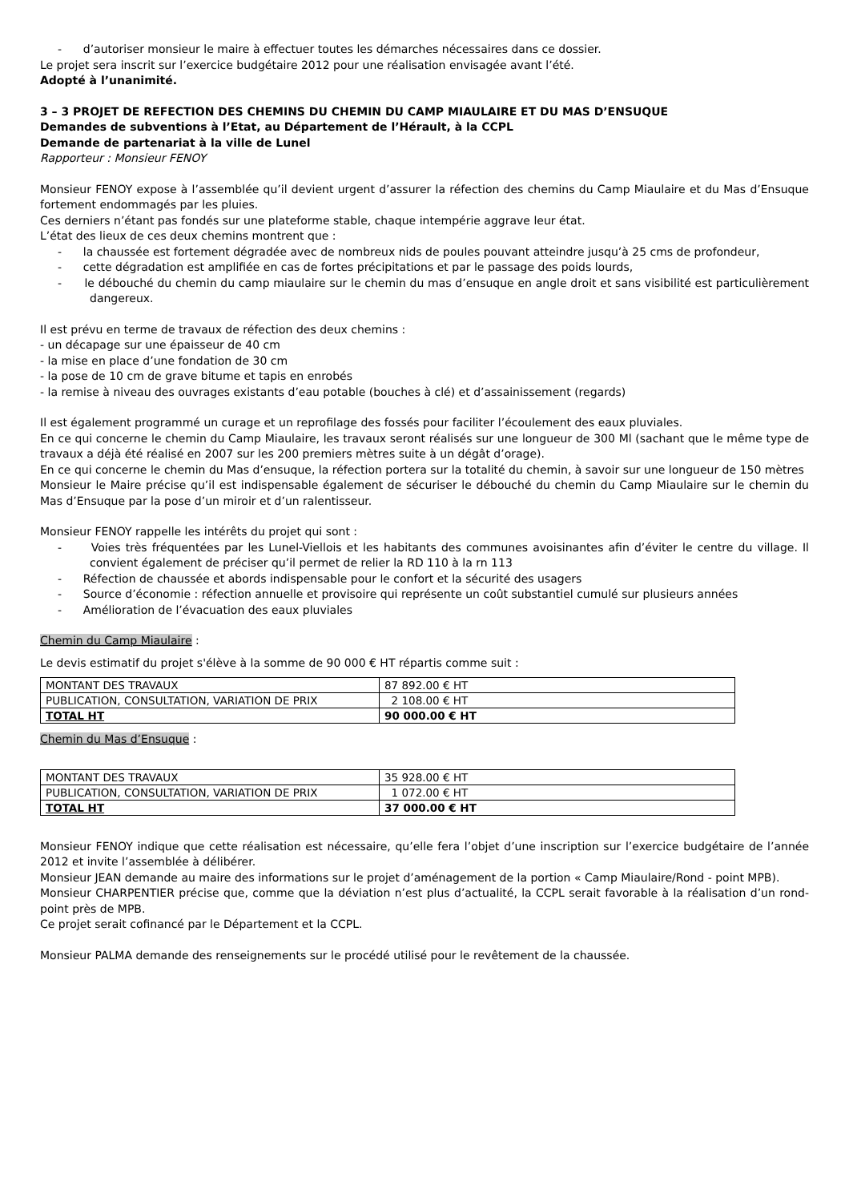- d’autoriser monsieur le maire à effectuer toutes les démarches nécessaires dans ce dossier.
Le projet sera inscrit sur l’exercice budgétaire 2012 pour une réalisation envisagée avant l’été.
Adopté à l’unanimité.
3 – 3 PROJET DE REFECTION DES CHEMINS DU CHEMIN DU CAMP MIAULAIRE ET DU MAS D’ENSUQUE
Demandes de subventions à l’Etat, au Département de l’Hérault, à la CCPL
Demande de partenariat à la ville de Lunel
Rapporteur : Monsieur FENOY
Monsieur FENOY expose à l’assemblée qu’il devient urgent d’assurer la réfection des chemins du Camp Miaulaire et du Mas d’Ensuque fortement endommagés par les pluies.
Ces derniers n’étant pas fondés sur une plateforme stable, chaque intempérie aggrave leur état.
L’état des lieux de ces deux chemins montrent que :
- la chaussée est fortement dégradée avec de nombreux nids de poules pouvant atteindre jusqu’à 25 cms de profondeur,
- cette dégradation est amplifiée en cas de fortes précipitations et par le passage des poids lourds,
- le débouché du chemin du camp miaulaire sur le chemin du mas d’ensuque en angle droit et sans visibilité est particulièrement dangereux.
Il est prévu en terme de travaux de réfection des deux chemins :
- un décapage sur une épaisseur de 40 cm
- la mise en place d’une fondation de 30 cm
- la pose de 10 cm de grave bitume et tapis en enrobés
- la remise à niveau des ouvrages existants d’eau potable (bouches à clé) et d’assainissement (regards)
Il est également programmé un curage et un reprofilage des fossés pour faciliter l’écoulement des eaux pluviales.
En ce qui concerne le chemin du Camp Miaulaire, les travaux seront réalisés sur une longueur de 300 Ml (sachant que le même type de travaux a déjà été réalisé en 2007 sur les 200 premiers mètres suite à un dégât d’orage).
En ce qui concerne le chemin du Mas d’ensuque, la réfection portera sur la totalité du chemin, à savoir sur une longueur de 150 mètres
Monsieur le Maire précise qu’il est indispensable également de sécuriser le débouché du chemin du Camp Miaulaire sur le chemin du Mas d’Ensuque par la pose d’un miroir et d’un ralentisseur.
Monsieur FENOY rappelle les intérêts du projet qui sont :
- Voies très fréquentées par les Lunel-Viellois et les habitants des communes avoisinantes afin d’éviter le centre du village. Il convient également de préciser qu’il permet de relier la RD 110 à la rn 113
- Réfection de chaussée et abords indispensable pour le confort et la sécurité des usagers
- Source d’économie : réfection annuelle et provisoire qui représente un coût substantiel cumulé sur plusieurs années
- Amélioration de l’évacuation des eaux pluviales
Chemin du Camp Miaulaire :
Le devis estimatif du projet s'élève à la somme de 90 000 € HT répartis comme suit :
| MONTANT DES TRAVAUX | 87 892.00 € HT |
| PUBLICATION, CONSULTATION, VARIATION DE PRIX | 2 108.00 € HT |
| TOTAL HT | 90 000.00 € HT |
Chemin du Mas d’Ensuque :
| MONTANT DES TRAVAUX | 35 928.00 € HT |
| PUBLICATION, CONSULTATION, VARIATION DE PRIX | 1 072.00 € HT |
| TOTAL HT | 37 000.00 € HT |
Monsieur FENOY indique que cette réalisation est nécessaire, qu’elle fera l’objet d’une inscription sur l’exercice budgétaire de l’année 2012 et invite l’assemblée à délibérer.
Monsieur JEAN demande au maire des informations sur le projet d’aménagement de la portion « Camp Miaulaire/Rond - point MPB).
Monsieur CHARPENTIER précise que, comme que la déviation n’est plus d’actualité, la CCPL serait favorable à la réalisation d’un rond-point près de MPB.
Ce projet serait cofinancé par le Département et la CCPL.
Monsieur PALMA demande des renseignements sur le procédé utilisé pour le revêtement de la chaussée.